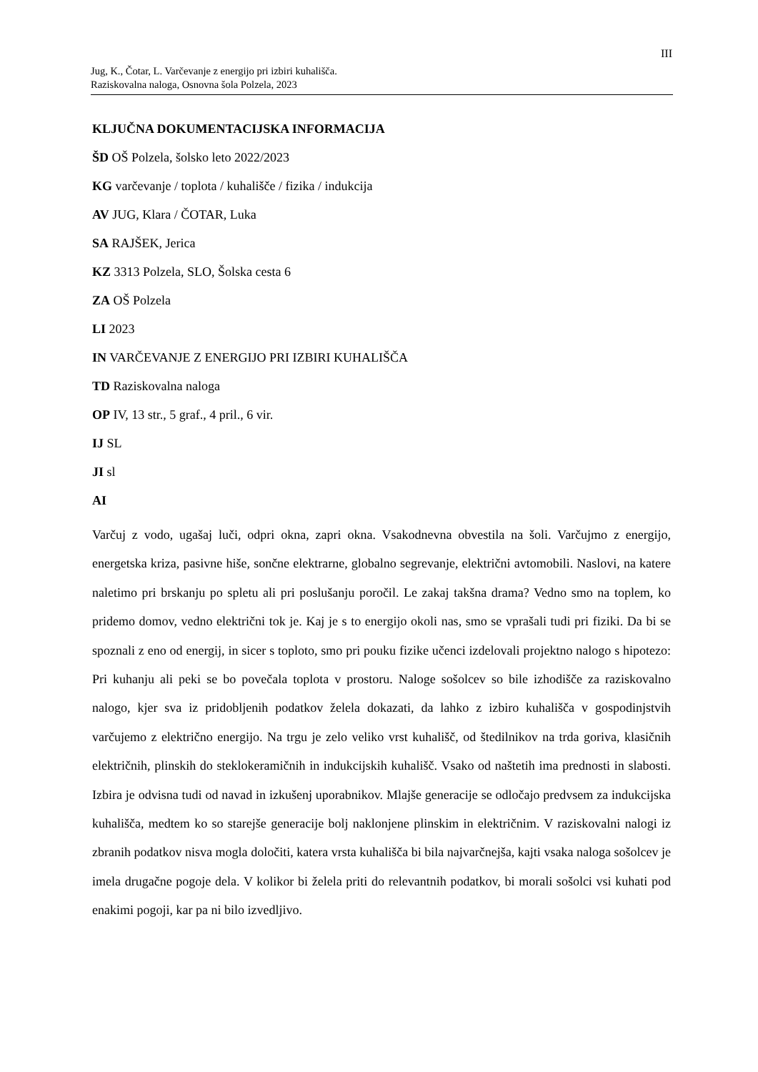III
Jug, K., Čotar, L. Varčevanje z energijo pri izbiri kuhališča.
Raziskovalna naloga, Osnovna šola Polzela, 2023
KLJUČNA DOKUMENTACIJSKA INFORMACIJA
ŠD OŠ Polzela, šolsko leto 2022/2023
KG varčevanje / toplota / kuhališče / fizika / indukcija
AV JUG, Klara / ČOTAR, Luka
SA RAJŠEK, Jerica
KZ 3313 Polzela, SLO, Šolska cesta 6
ZA OŠ Polzela
LI 2023
IN VARČEVANJE Z ENERGIJO PRI IZBIRI KUHALIŠČA
TD Raziskovalna naloga
OP IV, 13 str., 5 graf., 4 pril., 6 vir.
IJ SL
JI sl
AI
Varčuj z vodo, ugašaj luči, odpri okna, zapri okna. Vsakodnevna obvestila na šoli. Varčujmo z energijo, energetska kriza, pasivne hiše, sončne elektrarne, globalno segrevanje, električni avtomobili. Naslovi, na katere naletimo pri brskanju po spletu ali pri poslušanju poročil. Le zakaj takšna drama? Vedno smo na toplem, ko pridemo domov, vedno električni tok je. Kaj je s to energijo okoli nas, smo se vprašali tudi pri fiziki. Da bi se spoznali z eno od energij, in sicer s toploto, smo pri pouku fizike učenci izdelovali projektno nalogo s hipotezo: Pri kuhanju ali peki se bo povečala toplota v prostoru. Naloge sošolcev so bile izhodišče za raziskovalno nalogo, kjer sva iz pridobljenih podatkov želela dokazati, da lahko z izbiro kuhališča v gospodinjstvih varčujemo z električno energijo. Na trgu je zelo veliko vrst kuhališč, od štedilnikov na trda goriva, klasičnih električnih, plinskih do steklokeramičnih in indukcijskih kuhališč. Vsako od naštetih ima prednosti in slabosti. Izbira je odvisna tudi od navad in izkušenj uporabnikov. Mlajše generacije se odločajo predvsem za indukcijska kuhališča, medtem ko so starejše generacije bolj naklonjene plinskim in električnim. V raziskovalni nalogi iz zbranih podatkov nisva mogla določiti, katera vrsta kuhališča bi bila najvarčnejša, kajti vsaka naloga sošolcev je imela drugačne pogoje dela. V kolikor bi želela priti do relevantnih podatkov, bi morali sošolci vsi kuhati pod enakimi pogoji, kar pa ni bilo izvedljivo.